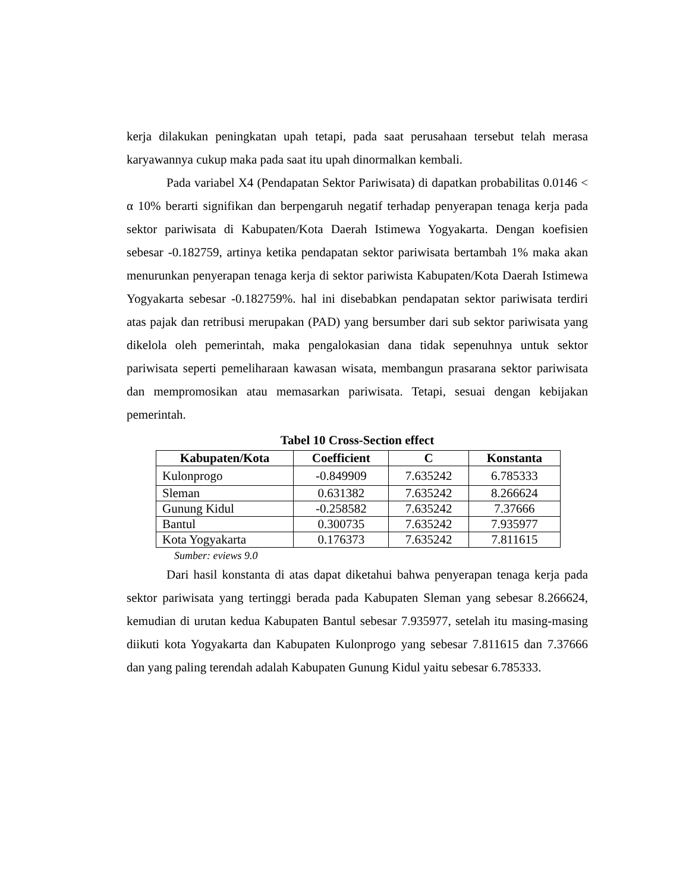kerja dilakukan peningkatan upah tetapi, pada saat perusahaan tersebut telah merasa karyawannya cukup maka pada saat itu upah dinormalkan kembali.
Pada variabel X4 (Pendapatan Sektor Pariwisata) di dapatkan probabilitas 0.0146 < α 10% berarti signifikan dan berpengaruh negatif terhadap penyerapan tenaga kerja pada sektor pariwisata di Kabupaten/Kota Daerah Istimewa Yogyakarta. Dengan koefisien sebesar -0.182759, artinya ketika pendapatan sektor pariwisata bertambah 1% maka akan menurunkan penyerapan tenaga kerja di sektor pariwista Kabupaten/Kota Daerah Istimewa Yogyakarta sebesar -0.182759%. hal ini disebabkan pendapatan sektor pariwisata terdiri atas pajak dan retribusi merupakan (PAD) yang bersumber dari sub sektor pariwisata yang dikelola oleh pemerintah, maka pengalokasian dana tidak sepenuhnya untuk sektor pariwisata seperti pemeliharaan kawasan wisata, membangun prasarana sektor pariwisata dan mempromosikan atau memasarkan pariwisata. Tetapi, sesuai dengan kebijakan pemerintah.
Tabel 10 Cross-Section effect
| Kabupaten/Kota | Coefficient | C | Konstanta |
| --- | --- | --- | --- |
| Kulonprogo | -0.849909 | 7.635242 | 6.785333 |
| Sleman | 0.631382 | 7.635242 | 8.266624 |
| Gunung Kidul | -0.258582 | 7.635242 | 7.37666 |
| Bantul | 0.300735 | 7.635242 | 7.935977 |
| Kota Yogyakarta | 0.176373 | 7.635242 | 7.811615 |
Sumber: eviews 9.0
Dari hasil konstanta di atas dapat diketahui bahwa penyerapan tenaga kerja pada sektor pariwisata yang tertinggi berada pada Kabupaten Sleman yang sebesar 8.266624, kemudian di urutan kedua Kabupaten Bantul sebesar 7.935977, setelah itu masing-masing diikuti kota Yogyakarta dan Kabupaten Kulonprogo yang sebesar 7.811615 dan 7.37666 dan yang paling terendah adalah Kabupaten Gunung Kidul yaitu sebesar 6.785333.